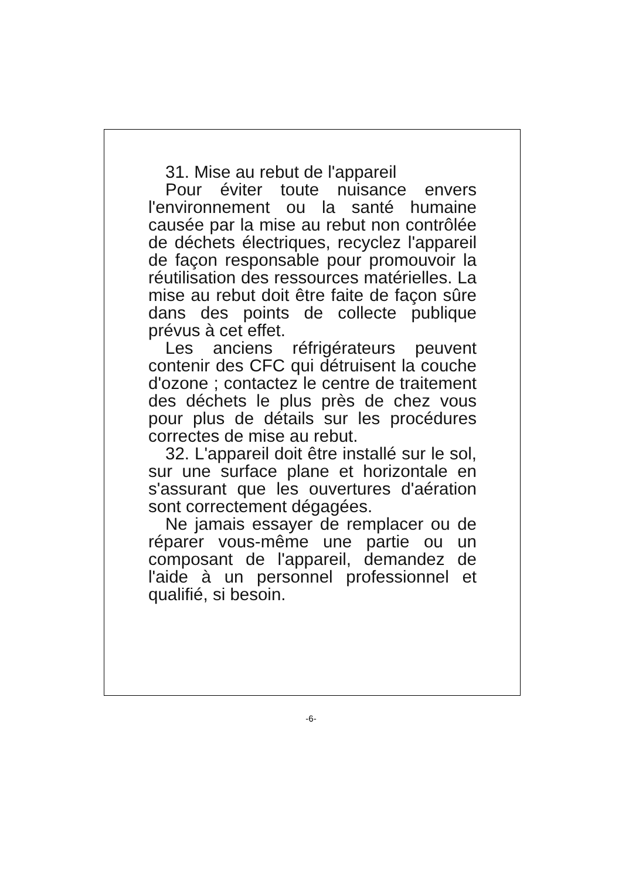31. Mise au rebut de l'appareil
Pour éviter toute nuisance envers l'environnement ou la santé humaine causée par la mise au rebut non contrôlée de déchets électriques, recyclez l'appareil de façon responsable pour promouvoir la réutilisation des ressources matérielles. La mise au rebut doit être faite de façon sûre dans des points de collecte publique prévus à cet effet.
Les anciens réfrigérateurs peuvent contenir des CFC qui détruisent la couche d'ozone ; contactez le centre de traitement des déchets le plus près de chez vous pour plus de détails sur les procédures correctes de mise au rebut.
32. L'appareil doit être installé sur le sol, sur une surface plane et horizontale en s'assurant que les ouvertures d'aération sont correctement dégagées.
Ne jamais essayer de remplacer ou de réparer vous-même une partie ou un composant de l'appareil, demandez de l'aide à un personnel professionnel et qualifié, si besoin.
-6-